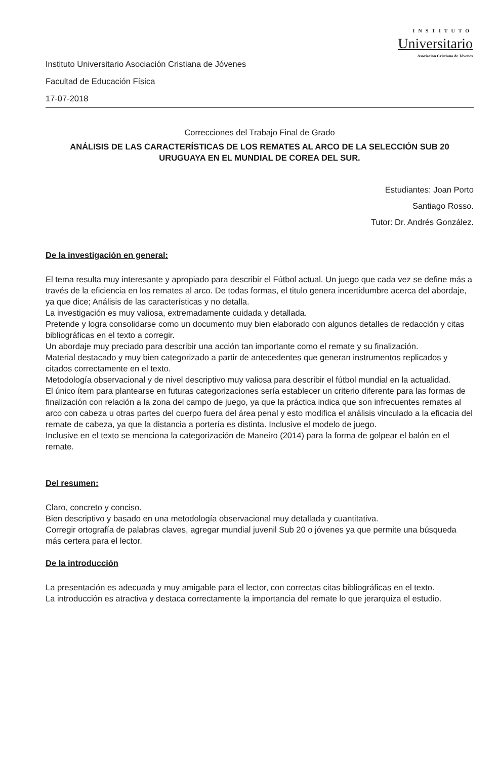INSTITUTO
Universitario
Asociación Cristiana de Jóvenes
Instituto Universitario Asociación Cristiana de Jóvenes
Facultad de Educación Física
17-07-2018
Correcciones del Trabajo Final de Grado
ANÁLISIS DE LAS CARACTERÍSTICAS DE LOS REMATES AL ARCO DE LA SELECCIÓN SUB 20 URUGUAYA EN EL MUNDIAL DE COREA DEL SUR.
Estudiantes: Joan Porto
Santiago Rosso.
Tutor: Dr. Andrés González.
De la investigación en general:
El tema resulta muy interesante y apropiado para describir el Fútbol actual. Un juego que cada vez se define más a través de la eficiencia en los remates al arco. De todas formas, el titulo genera incertidumbre acerca del abordaje, ya que dice; Análisis de las características y no detalla.
La investigación es muy valiosa, extremadamente cuidada y detallada.
Pretende y logra consolidarse como un documento muy bien elaborado con algunos detalles de redacción y citas bibliográficas en el texto a corregir.
Un abordaje muy preciado para describir una acción tan importante como el remate y su finalización.
Material destacado y muy bien categorizado a partir de antecedentes que generan instrumentos replicados y citados correctamente en el texto.
Metodología observacional y de nivel descriptivo muy valiosa para describir el fútbol mundial en la actualidad.
El único ítem para plantearse en futuras categorizaciones sería establecer un criterio diferente para las formas de finalización con relación a la zona del campo de juego, ya que la práctica indica que son infrecuentes remates al arco con cabeza u otras partes del cuerpo fuera del área penal y esto modifica el análisis vinculado a la eficacia del remate de cabeza, ya que la distancia a portería es distinta. Inclusive el modelo de juego.
Inclusive en el texto se menciona la categorización de Maneiro (2014) para la forma de golpear el balón en el remate.
Del resumen:
Claro, concreto y conciso.
Bien descriptivo y basado en una metodología observacional muy detallada y cuantitativa.
Corregir ortografía de palabras claves, agregar mundial juvenil Sub 20 o jóvenes ya que permite una búsqueda más certera para el lector.
De la introducción
La presentación es adecuada y muy amigable para el lector, con correctas citas bibliográficas en el texto.
La introducción es atractiva y destaca correctamente la importancia del remate lo que jerarquiza el estudio.